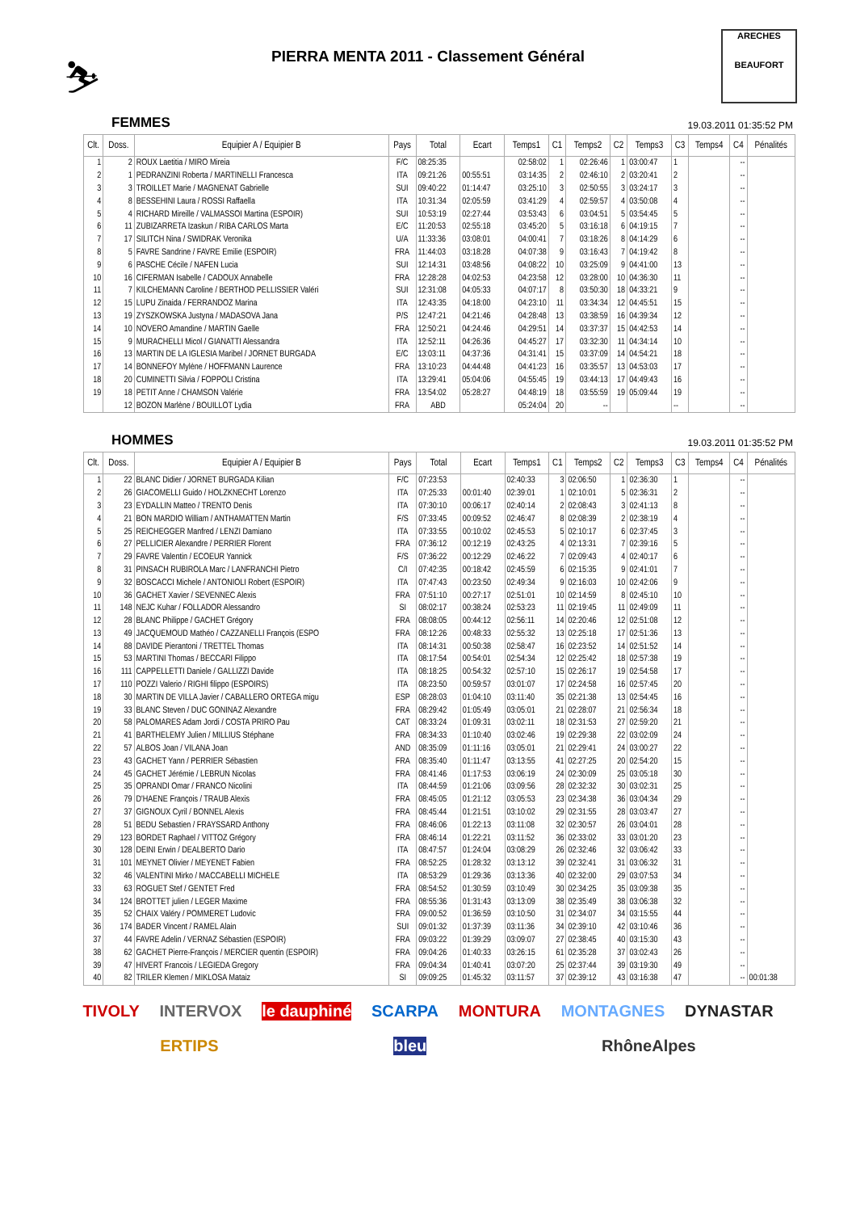⛷
PIERRA MENTA 2011 - Classement Général
ARECHES
BEAUFORT
FEMMES 19.03.2011 01:35:52 PM
| Clt. | Doss. | Equipier A / Equipier B | Pays | Total | Ecart | Temps1 | C1 | Temps2 | C2 | Temps3 | C3 | Temps4 | C4 | Pénalités |
| --- | --- | --- | --- | --- | --- | --- | --- | --- | --- | --- | --- | --- | --- | --- |
| 1 | 2 | ROUX Laetitia / MIRO Mireia | F/C | 08:25:35 | | 02:58:02 | 1 | 02:26:46 | 1 | 03:00:47 | 1 | | -- | |
| 2 | 1 | PEDRANZINI Roberta / MARTINELLI Francesca | ITA | 09:21:26 | 00:55:51 | 03:14:35 | 2 | 02:46:10 | 2 | 03:20:41 | 2 | | -- | |
| 3 | 3 | TROILLET Marie / MAGNENAT Gabrielle | SUI | 09:40:22 | 01:14:47 | 03:25:10 | 3 | 02:50:55 | 3 | 03:24:17 | 3 | | -- | |
| 4 | 8 | BESSEHINI Laura / ROSSI Raffaella | ITA | 10:31:34 | 02:05:59 | 03:41:29 | 4 | 02:59:57 | 4 | 03:50:08 | 4 | | -- | |
| 5 | 4 | RICHARD Mireille / VALMASSOI Martina (ESPOIR) | SUI | 10:53:19 | 02:27:44 | 03:53:43 | 6 | 03:04:51 | 5 | 03:54:45 | 5 | | -- | |
| 6 | 11 | ZUBIZARRETA Izaskun / RIBA CARLOS Marta | E/C | 11:20:53 | 02:55:18 | 03:45:20 | 5 | 03:16:18 | 6 | 04:19:15 | 7 | | -- | |
| 7 | 17 | SILITCH Nina / SWIDRAK Veronika | U/A | 11:33:36 | 03:08:01 | 04:00:41 | 7 | 03:18:26 | 8 | 04:14:29 | 6 | | -- | |
| 8 | 5 | FAVRE Sandrine / FAVRE Emilie (ESPOIR) | FRA | 11:44:03 | 03:18:28 | 04:07:38 | 9 | 03:16:43 | 7 | 04:19:42 | 8 | | -- | |
| 9 | 6 | PASCHE Cécile / NAFEN Lucia | SUI | 12:14:31 | 03:48:56 | 04:08:22 | 10 | 03:25:09 | 9 | 04:41:00 | 13 | | -- | |
| 10 | 16 | CIFERMAN Isabelle / CADOUX Annabelle | FRA | 12:28:28 | 04:02:53 | 04:23:58 | 12 | 03:28:00 | 10 | 04:36:30 | 11 | | -- | |
| 11 | 7 | KILCHEMANN Caroline / BERTHOD PELLISSIER Valéri | SUI | 12:31:08 | 04:05:33 | 04:07:17 | 8 | 03:50:30 | 18 | 04:33:21 | 9 | | -- | |
| 12 | 15 | LUPU Zinaida / FERRANDOZ Marina | ITA | 12:43:35 | 04:18:00 | 04:23:10 | 11 | 03:34:34 | 12 | 04:45:51 | 15 | | -- | |
| 13 | 19 | ZYSZKOWSKA Justyna / MADASOVA Jana | P/S | 12:47:21 | 04:21:46 | 04:28:48 | 13 | 03:38:59 | 16 | 04:39:34 | 12 | | -- | |
| 14 | 10 | NOVERO Amandine / MARTIN Gaelle | FRA | 12:50:21 | 04:24:46 | 04:29:51 | 14 | 03:37:37 | 15 | 04:42:53 | 14 | | -- | |
| 15 | 9 | MURACHELLI Micol / GIANATTI Alessandra | ITA | 12:52:11 | 04:26:36 | 04:45:27 | 17 | 03:32:30 | 11 | 04:34:14 | 10 | | -- | |
| 16 | 13 | MARTIN DE LA IGLESIA Maribel / JORNET BURGADA | E/C | 13:03:11 | 04:37:36 | 04:31:41 | 15 | 03:37:09 | 14 | 04:54:21 | 18 | | -- | |
| 17 | 14 | BONNEFOY Mylène / HOFFMANN Laurence | FRA | 13:10:23 | 04:44:48 | 04:41:23 | 16 | 03:35:57 | 13 | 04:53:03 | 17 | | -- | |
| 18 | 20 | CUMINETTI Silvia / FOPPOLI Cristina | ITA | 13:29:41 | 05:04:06 | 04:55:45 | 19 | 03:44:13 | 17 | 04:49:43 | 16 | | -- | |
| 19 | 18 | PETIT Anne / CHAMSON Valérie | FRA | 13:54:02 | 05:28:27 | 04:48:19 | 18 | 03:55:59 | 19 | 05:09:44 | 19 | | -- | |
| | 12 | BOZON Marlène / BOUILLOT Lydia | FRA | ABD | | 05:24:04 | 20 | -- | | | -- | | -- | |
HOMMES 19.03.2011 01:35:52 PM
| Clt. | Doss. | Equipier A / Equipier B | Pays | Total | Ecart | Temps1 | C1 | Temps2 | C2 | Temps3 | C3 | Temps4 | C4 | Pénalités |
| --- | --- | --- | --- | --- | --- | --- | --- | --- | --- | --- | --- | --- | --- | --- |
| 1 | 22 | BLANC Didier / JORNET BURGADA Kilian | F/C | 07:23:53 | | 02:40:33 | 3 | 02:06:50 | 1 | 02:36:30 | 1 | | -- | |
| 2 | 26 | GIACOMELLI Guido / HOLZKNECHT Lorenzo | ITA | 07:25:33 | 00:01:40 | 02:39:01 | 1 | 02:10:01 | 5 | 02:36:31 | 2 | | -- | |
| 3 | 23 | EYDALLIN Matteo / TRENTO Denis | ITA | 07:30:10 | 00:06:17 | 02:40:14 | 2 | 02:08:43 | 3 | 02:41:13 | 8 | | -- | |
| 4 | 21 | BON MARDIO William / ANTHAMATTEN Martin | F/S | 07:33:45 | 00:09:52 | 02:46:47 | 8 | 02:08:39 | 2 | 02:38:19 | 4 | | -- | |
| 5 | 25 | REICHEGGER Manfred / LENZI Damiano | ITA | 07:33:55 | 00:10:02 | 02:45:53 | 5 | 02:10:17 | 6 | 02:37:45 | 3 | | -- | |
| 6 | 27 | PELLICIER Alexandre / PERRIER Florent | FRA | 07:36:12 | 00:12:19 | 02:43:25 | 4 | 02:13:31 | 7 | 02:39:16 | 5 | | -- | |
| 7 | 29 | FAVRE Valentin / ECOEUR Yannick | F/S | 07:36:22 | 00:12:29 | 02:46:22 | 7 | 02:09:43 | 4 | 02:40:17 | 6 | | -- | |
| 8 | 31 | PINSACH RUBIROLA Marc / LANFRANCHI Pietro | C/I | 07:42:35 | 00:18:42 | 02:45:59 | 6 | 02:15:35 | 9 | 02:41:01 | 7 | | -- | |
| 9 | 32 | BOSCACCI Michele / ANTONIOLI Robert (ESPOIR) | ITA | 07:47:43 | 00:23:50 | 02:49:34 | 9 | 02:16:03 | 10 | 02:42:06 | 9 | | -- | |
| 10 | 36 | GACHET Xavier / SEVENNEC Alexis | FRA | 07:51:10 | 00:27:17 | 02:51:01 | 10 | 02:14:59 | 8 | 02:45:10 | 10 | | -- | |
| 11 | 148 | NEJC Kuhar / FOLLADOR Alessandro | SI | 08:02:17 | 00:38:24 | 02:53:23 | 11 | 02:19:45 | 11 | 02:49:09 | 11 | | -- | |
| 12 | 28 | BLANC Philippe / GACHET Grégory | FRA | 08:08:05 | 00:44:12 | 02:56:11 | 14 | 02:20:46 | 12 | 02:51:08 | 12 | | -- | |
| 13 | 49 | JACQUEMOUD Mathéo / CAZZANELLI François (ESPO | FRA | 08:12:26 | 00:48:33 | 02:55:32 | 13 | 02:25:18 | 17 | 02:51:36 | 13 | | -- | |
| 14 | 88 | DAVIDE Pierantoni / TRETTEL Thomas | ITA | 08:14:31 | 00:50:38 | 02:58:47 | 16 | 02:23:52 | 14 | 02:51:52 | 14 | | -- | |
| 15 | 53 | MARTINI Thomas / BECCARI Filippo | ITA | 08:17:54 | 00:54:01 | 02:54:34 | 12 | 02:25:42 | 18 | 02:57:38 | 19 | | -- | |
| 16 | 111 | CAPPELLETTI Daniele / GALLIZZI Davide | ITA | 08:18:25 | 00:54:32 | 02:57:10 | 15 | 02:26:17 | 19 | 02:54:58 | 17 | | -- | |
| 17 | 110 | POZZI Valerio / RIGHI filippo (ESPOIRS) | ITA | 08:23:50 | 00:59:57 | 03:01:07 | 17 | 02:24:58 | 16 | 02:57:45 | 20 | | -- | |
| 18 | 30 | MARTIN DE VILLA Javier / CABALLERO ORTEGA migu | ESP | 08:28:03 | 01:04:10 | 03:11:40 | 35 | 02:21:38 | 13 | 02:54:45 | 16 | | -- | |
| 19 | 33 | BLANC Steven / DUC GONINAZ Alexandre | FRA | 08:29:42 | 01:05:49 | 03:05:01 | 21 | 02:28:07 | 21 | 02:56:34 | 18 | | -- | |
| 20 | 58 | PALOMARES Adam Jordi / COSTA PRIRO Pau | CAT | 08:33:24 | 01:09:31 | 03:02:11 | 18 | 02:31:53 | 27 | 02:59:20 | 21 | | -- | |
| 21 | 41 | BARTHELEMY Julien / MILLIUS Stéphane | FRA | 08:34:33 | 01:10:40 | 03:02:46 | 19 | 02:29:38 | 22 | 03:02:09 | 24 | | -- | |
| 22 | 57 | ALBOS Joan / VILANA Joan | AND | 08:35:09 | 01:11:16 | 03:05:01 | 21 | 02:29:41 | 24 | 03:00:27 | 22 | | -- | |
| 23 | 43 | GACHET Yann / PERRIER Sébastien | FRA | 08:35:40 | 01:11:47 | 03:13:55 | 41 | 02:27:25 | 20 | 02:54:20 | 15 | | -- | |
| 24 | 45 | GACHET Jérémie / LEBRUN Nicolas | FRA | 08:41:46 | 01:17:53 | 03:06:19 | 24 | 02:30:09 | 25 | 03:05:18 | 30 | | -- | |
| 25 | 35 | OPRANDI Omar / FRANCO Nicolini | ITA | 08:44:59 | 01:21:06 | 03:09:56 | 28 | 02:32:32 | 30 | 03:02:31 | 25 | | -- | |
| 26 | 79 | D'HAENE François / TRAUB Alexis | FRA | 08:45:05 | 01:21:12 | 03:05:53 | 23 | 02:34:38 | 36 | 03:04:34 | 29 | | -- | |
| 27 | 37 | GIGNOUX Cyril / BONNEL Alexis | FRA | 08:45:44 | 01:21:51 | 03:10:02 | 29 | 02:31:55 | 28 | 03:03:47 | 27 | | -- | |
| 28 | 51 | BEDU Sebastien / FRAYSSARD Anthony | FRA | 08:46:06 | 01:22:13 | 03:11:08 | 32 | 02:30:57 | 26 | 03:04:01 | 28 | | -- | |
| 29 | 123 | BORDET Raphael / VITTOZ Grégory | FRA | 08:46:14 | 01:22:21 | 03:11:52 | 36 | 02:33:02 | 33 | 03:01:20 | 23 | | -- | |
| 30 | 128 | DEINI Erwin / DEALBERTO Dario | ITA | 08:47:57 | 01:24:04 | 03:08:29 | 26 | 02:32:46 | 32 | 03:06:42 | 33 | | -- | |
| 31 | 101 | MEYNET Olivier / MEYENET Fabien | FRA | 08:52:25 | 01:28:32 | 03:13:12 | 39 | 02:32:41 | 31 | 03:06:32 | 31 | | -- | |
| 32 | 46 | VALENTINI Mirko / MACCABELLI MICHELE | ITA | 08:53:29 | 01:29:36 | 03:13:36 | 40 | 02:32:00 | 29 | 03:07:53 | 34 | | -- | |
| 33 | 63 | ROGUET Stef / GENTET Fred | FRA | 08:54:52 | 01:30:59 | 03:10:49 | 30 | 02:34:25 | 35 | 03:09:38 | 35 | | -- | |
| 34 | 124 | BROTTET julien / LEGER Maxime | FRA | 08:55:36 | 01:31:43 | 03:13:09 | 38 | 02:35:49 | 38 | 03:06:38 | 32 | | -- | |
| 35 | 52 | CHAIX Valéry / POMMERET Ludovic | FRA | 09:00:52 | 01:36:59 | 03:10:50 | 31 | 02:34:07 | 34 | 03:15:55 | 44 | | -- | |
| 36 | 174 | BADER Vincent / RAMEL Alain | SUI | 09:01:32 | 01:37:39 | 03:11:36 | 34 | 02:39:10 | 42 | 03:10:46 | 36 | | -- | |
| 37 | 44 | FAVRE Adelin / VERNAZ Sébastien (ESPOIR) | FRA | 09:03:22 | 01:39:29 | 03:09:07 | 27 | 02:38:45 | 40 | 03:15:30 | 43 | | -- | |
| 38 | 62 | GACHET Pierre-François / MERCIER quentin (ESPOIR) | FRA | 09:04:26 | 01:40:33 | 03:26:15 | 61 | 02:35:28 | 37 | 03:02:43 | 26 | | -- | |
| 39 | 47 | HIVERT Francois / LEGIEDA Gregory | FRA | 09:04:34 | 01:40:41 | 03:07:20 | 25 | 02:37:44 | 39 | 03:19:30 | 49 | | -- | |
| 40 | 82 | TRILER Klemen / MIKLOSA Mataiz | SI | 09:09:25 | 01:45:32 | 03:11:57 | 37 | 02:39:12 | 43 | 03:16:38 | 47 | | -- | 00:01:38 |
TIVOLY INTERVOX le dauphiné SCARPA MONTURA MONTAGNES DYNASTAR ERTIPS bleu RhôneAlpes